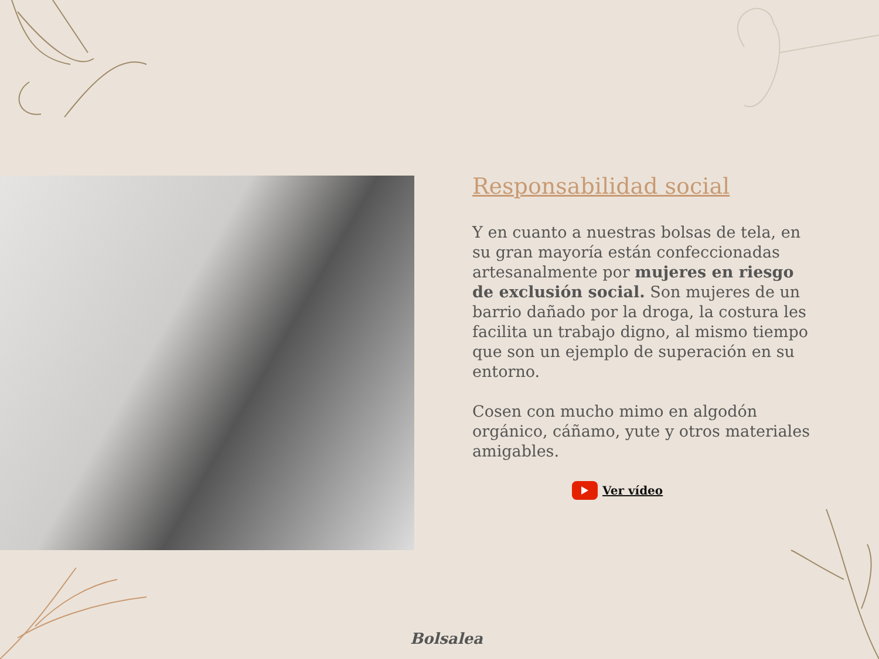Responsabilidad social
Y en cuanto a nuestras bolsas de tela, en su gran mayoría están confeccionadas artesanalmente por mujeres en riesgo de exclusión social. Son mujeres de un barrio dañado por la droga, la costura les facilita un trabajo digno, al mismo tiempo que son un ejemplo de superación en su entorno.
Cosen con mucho mimo en algodón orgánico, cáñamo, yute y otros materiales amigables.
Ver vídeo
Bolsalea